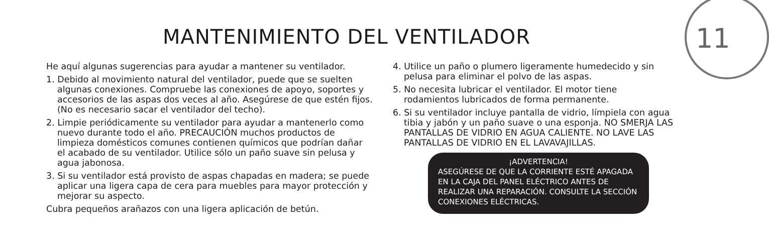11
MANTENIMIENTO DEL VENTILADOR
He aquí algunas sugerencias para ayudar a mantener su ventilador.
1. Debido al movimiento natural del ventilador, puede que se suelten algunas conexiones. Compruebe las conexiones de apoyo, soportes y accesorios de las aspas dos veces al año. Asegúrese de que estén fijos. (No es necesario sacar el ventilador del techo).
2. Limpie periódicamente su ventilador para ayudar a mantenerlo como nuevo durante todo el año. PRECAUCIÓN muchos productos de limpieza domésticos comunes contienen químicos que podrían dañar el acabado de su ventilador. Utilice sólo un paño suave sin pelusa y agua jabonosa.
3. Si su ventilador está provisto de aspas chapadas en madera; se puede aplicar una ligera capa de cera para muebles para mayor protección y mejorar su aspecto.
Cubra pequeños arañazos con una ligera aplicación de betún.
4. Utilice un paño o plumero ligeramente humedecido y sin pelusa para eliminar el polvo de las aspas.
5. No necesita lubricar el ventilador. El motor tiene rodamientos lubricados de forma permanente.
6. Si su ventilador incluye pantalla de vidrio, límpiela con agua tibia y jabón y un paño suave o una esponja. NO SMERJA LAS PANTALLAS DE VIDRIO EN AGUA CALIENTE. NO LAVE LAS PANTALLAS DE VIDRIO EN EL LAVAVAJILLAS.
¡ADVERTENCIA!
ASEGÚRESE DE QUE LA CORRIENTE ESTÉ APAGADA EN LA CAJA DEL PANEL ELÉCTRICO ANTES DE REALIZAR UNA REPARACIÓN. CONSULTE LA SECCIÓN CONEXIONES ELÉCTRICAS.